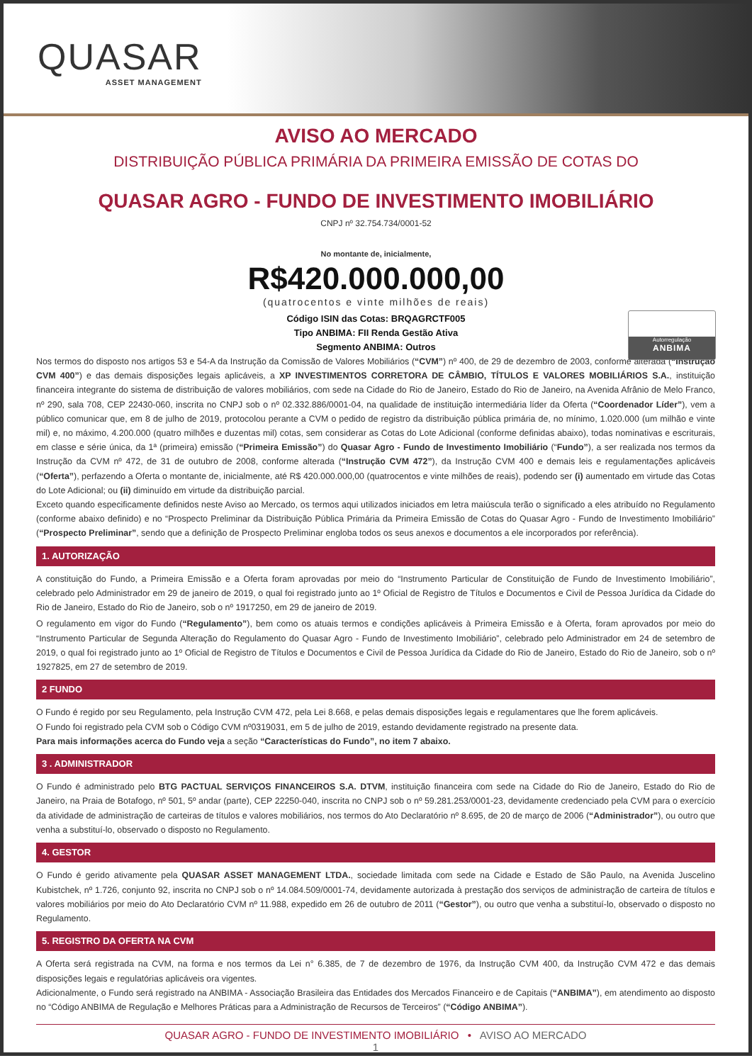QUASAR
ASSET MANAGEMENT
AVISO AO MERCADO
DISTRIBUIÇÃO PÚBLICA PRIMÁRIA DA PRIMEIRA EMISSÃO DE COTAS DO
QUASAR AGRO - FUNDO DE INVESTIMENTO IMOBILIÁRIO
CNPJ nº 32.754.734/0001-52
No montante de, inicialmente,
R$420.000.000,00
(quatrocentos e vinte milhões de reais)
Código ISIN das Cotas: BRQAGRCTF005
Tipo ANBIMA: FII Renda Gestão Ativa
Segmento ANBIMA: Outros
Autorregulação
ANBIMA
Nos termos do disposto nos artigos 53 e 54-A da Instrução da Comissão de Valores Mobiliários (“CVM”) nº 400, de 29 de dezembro de 2003, conforme alterada (“Instrução CVM 400”) e das demais disposições legais aplicáveis, a XP INVESTIMENTOS CORRETORA DE CÂMBIO, TÍTULOS E VALORES MOBILIÁRIOS S.A., instituição financeira integrante do sistema de distribuição de valores mobiliários, com sede na Cidade do Rio de Janeiro, Estado do Rio de Janeiro, na Avenida Afrânio de Melo Franco, nº 290, sala 708, CEP 22430-060, inscrita no CNPJ sob o nº 02.332.886/0001-04, na qualidade de instituição intermediária líder da Oferta (“Coordenador Líder”), vem a público comunicar que, em 8 de julho de 2019, protocolou perante a CVM o pedido de registro da distribuição pública primária de, no mínimo, 1.020.000 (um milhão e vinte mil) e, no máximo, 4.200.000 (quatro milhões e duzentas mil) cotas, sem considerar as Cotas do Lote Adicional (conforme definidas abaixo), todas nominativas e escriturais, em classe e série única, da 1ª (primeira) emissão (“Primeira Emissão”) do Quasar Agro - Fundo de Investimento Imobiliário (“Fundo”), a ser realizada nos termos da Instrução da CVM nº 472, de 31 de outubro de 2008, conforme alterada (“Instrução CVM 472”), da Instrução CVM 400 e demais leis e regulamentações aplicáveis (“Oferta”), perfazendo a Oferta o montante de, inicialmente, até R$ 420.000.000,00 (quatrocentos e vinte milhões de reais), podendo ser (i) aumentado em virtude das Cotas do Lote Adicional; ou (ii) diminuído em virtude da distribuição parcial.
Exceto quando especificamente definidos neste Aviso ao Mercado, os termos aqui utilizados iniciados em letra maiúscula terão o significado a eles atribuído no Regulamento (conforme abaixo definido) e no “Prospecto Preliminar da Distribuição Pública Primária da Primeira Emissão de Cotas do Quasar Agro - Fundo de Investimento Imobiliário” (“Prospecto Preliminar”, sendo que a definição de Prospecto Preliminar engloba todos os seus anexos e documentos a ele incorporados por referência).
1. AUTORIZAÇÃO
A constituição do Fundo, a Primeira Emissão e a Oferta foram aprovadas por meio do “Instrumento Particular de Constituição de Fundo de Investimento Imobiliário”, celebrado pelo Administrador em 29 de janeiro de 2019, o qual foi registrado junto ao 1º Oficial de Registro de Títulos e Documentos e Civil de Pessoa Jurídica da Cidade do Rio de Janeiro, Estado do Rio de Janeiro, sob o nº 1917250, em 29 de janeiro de 2019.
O regulamento em vigor do Fundo (“Regulamento”), bem como os atuais termos e condições aplicáveis à Primeira Emissão e à Oferta, foram aprovados por meio do “Instrumento Particular de Segunda Alteração do Regulamento do Quasar Agro - Fundo de Investimento Imobiliário”, celebrado pelo Administrador em 24 de setembro de 2019, o qual foi registrado junto ao 1º Oficial de Registro de Títulos e Documentos e Civil de Pessoa Jurídica da Cidade do Rio de Janeiro, Estado do Rio de Janeiro, sob o nº 1927825, em 27 de setembro de 2019.
2 FUNDO
O Fundo é regido por seu Regulamento, pela Instrução CVM 472, pela Lei 8.668, e pelas demais disposições legais e regulamentares que lhe forem aplicáveis.
O Fundo foi registrado pela CVM sob o Código CVM nº0319031, em 5 de julho de 2019, estando devidamente registrado na presente data.
Para mais informações acerca do Fundo veja a seção “Características do Fundo”, no item 7 abaixo.
3 . ADMINISTRADOR
O Fundo é administrado pelo BTG PACTUAL SERVIÇOS FINANCEIROS S.A. DTVM, instituição financeira com sede na Cidade do Rio de Janeiro, Estado do Rio de Janeiro, na Praia de Botafogo, nº 501, 5º andar (parte), CEP 22250-040, inscrita no CNPJ sob o nº 59.281.253/0001-23, devidamente credenciado pela CVM para o exercício da atividade de administração de carteiras de títulos e valores mobiliários, nos termos do Ato Declaratório nº 8.695, de 20 de março de 2006 (“Administrador”), ou outro que venha a substituí-lo, observado o disposto no Regulamento.
4. GESTOR
O Fundo é gerido ativamente pela QUASAR ASSET MANAGEMENT LTDA., sociedade limitada com sede na Cidade e Estado de São Paulo, na Avenida Juscelino Kubistchek, nº 1.726, conjunto 92, inscrita no CNPJ sob o nº 14.084.509/0001-74, devidamente autorizada à prestação dos serviços de administração de carteira de títulos e valores mobiliários por meio do Ato Declaratório CVM nº 11.988, expedido em 26 de outubro de 2011 (“Gestor”), ou outro que venha a substituí-lo, observado o disposto no Regulamento.
5. REGISTRO DA OFERTA NA CVM
A Oferta será registrada na CVM, na forma e nos termos da Lei n° 6.385, de 7 de dezembro de 1976, da Instrução CVM 400, da Instrução CVM 472 e das demais disposições legais e regulatórias aplicáveis ora vigentes.
Adicionalmente, o Fundo será registrado na ANBIMA - Associação Brasileira das Entidades dos Mercados Financeiro e de Capitais (“ANBIMA”), em atendimento ao disposto no “Código ANBIMA de Regulação e Melhores Práticas para a Administração de Recursos de Terceiros” (“Código ANBIMA”).
QUASAR AGRO - FUNDO DE INVESTIMENTO IMOBILIÁRIO • AVISO AO MERCADO
1